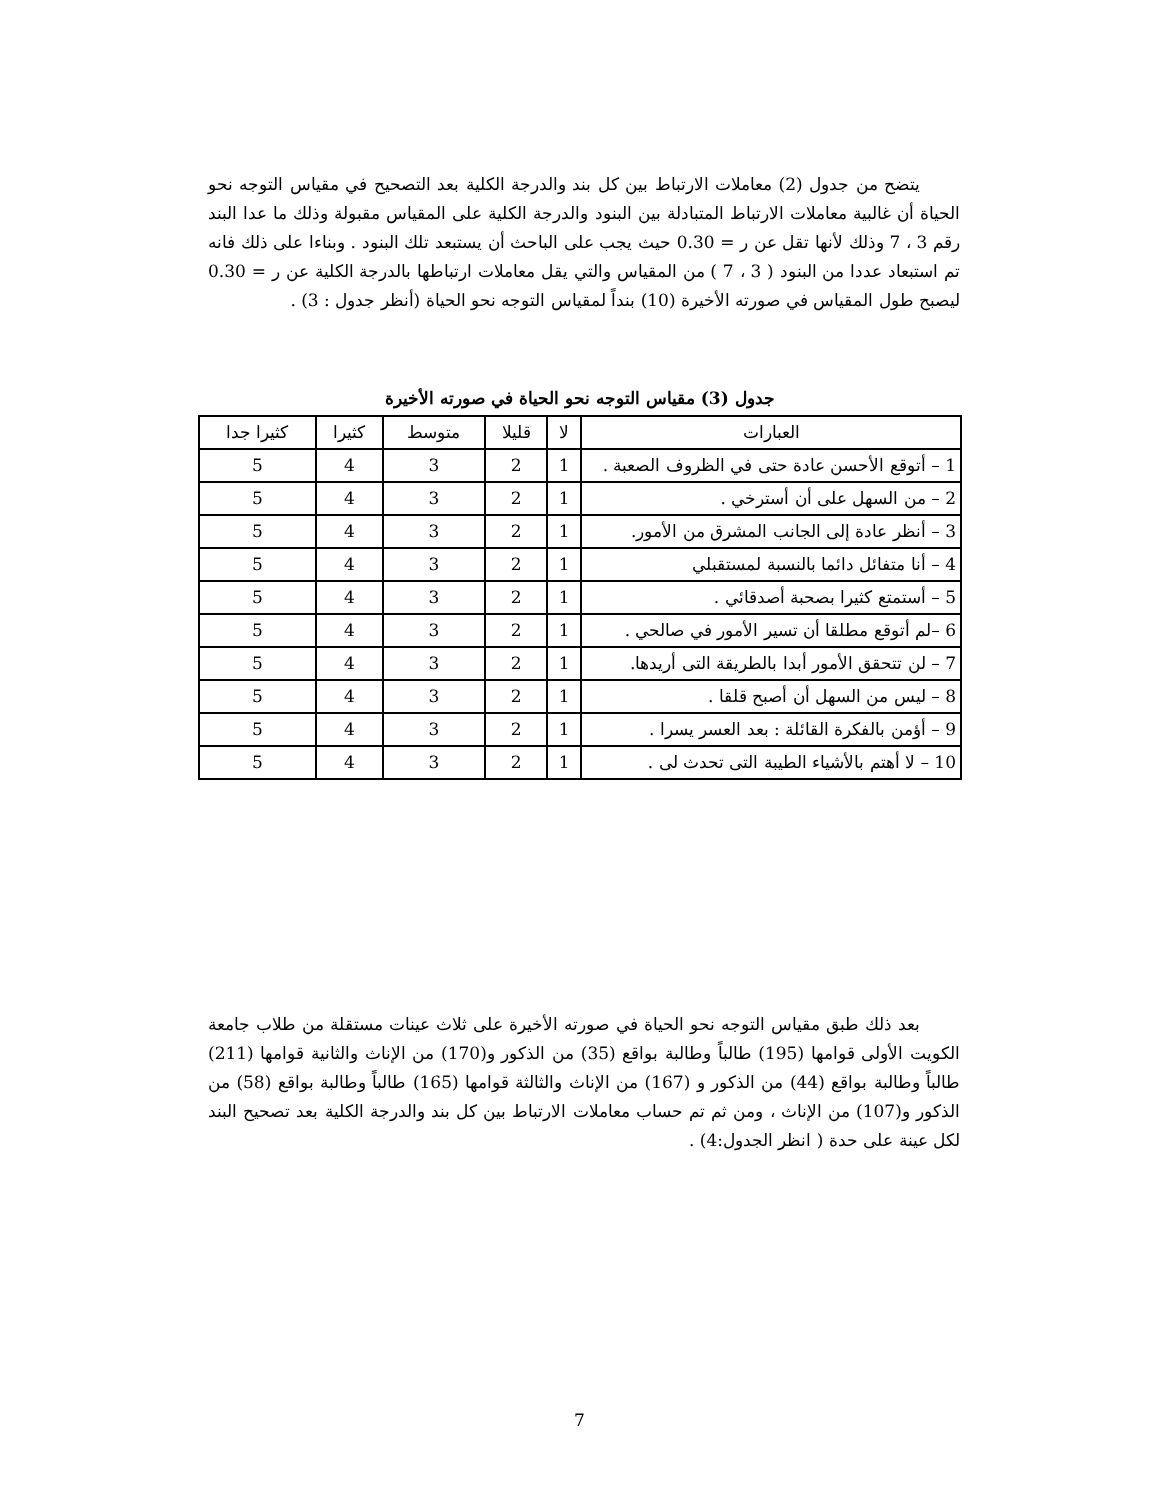يتضح من جدول (2) معاملات الارتباط بين كل بند والدرجة الكلية بعد التصحيح في مقياس التوجه نحو الحياة أن غالبية معاملات الارتباط المتبادلة بين البنود والدرجة الكلية على المقياس مقبولة وذلك ما عدا البند رقم 3 ، 7 وذلك لأنها تقل عن ر = 0.30 حيث يجب على الباحث أن يستبعد تلك البنود . وبناءا على ذلك فانه تم استبعاد عددا من البنود ( 3 ، 7 ) من المقياس والتي يقل معاملات ارتباطها بالدرجة الكلية عن ر = 0.30 ليصبح طول المقياس في صورته الأخيرة (10) بنداً لمقياس التوجه نحو الحياة (أنظر جدول : 3) .
جدول (3) مقياس التوجه نحو الحياة في صورته الأخيرة
| العبارات | لا | قليلا | متوسط | كثيرا | كثيرا جدا |
| --- | --- | --- | --- | --- | --- |
| 1 – أتوقع الأحسن عادة حتى في الظروف الصعبة . | 1 | 2 | 3 | 4 | 5 |
| 2 – من السهل على أن أسترخي . | 1 | 2 | 3 | 4 | 5 |
| 3 – أنظر عادة إلى الجانب المشرق من الأمور. | 1 | 2 | 3 | 4 | 5 |
| 4 – أنا متفائل دائما بالنسبة لمستقبلي | 1 | 2 | 3 | 4 | 5 |
| 5 – أستمتع كثيرا بصحبة أصدقائي . | 1 | 2 | 3 | 4 | 5 |
| 6 –لم أتوقع مطلقا أن تسير الأمور في صالحي . | 1 | 2 | 3 | 4 | 5 |
| 7 – لن تتحقق الأمور أبدا بالطريقة التى أريدها. | 1 | 2 | 3 | 4 | 5 |
| 8 – ليس من السهل أن أصبح قلقا . | 1 | 2 | 3 | 4 | 5 |
| 9 – أؤمن بالفكرة القائلة : بعد العسر يسرا . | 1 | 2 | 3 | 4 | 5 |
| 10 – لا أهتم بالأشياء الطيبة التى تحدث لى . | 1 | 2 | 3 | 4 | 5 |
بعد ذلك طبق مقياس التوجه نحو الحياة في صورته الأخيرة على ثلاث عينات مستقلة من طلاب جامعة الكويت الأولى قوامها (195) طالباً وطالبة بواقع (35) من الذكور و(170) من الإناث والثانية قوامها (211) طالباً وطالبة بواقع (44) من الذكور و (167) من الإناث والثالثة قوامها (165) طالباً وطالبة بواقع (58) من الذكور و(107) من الإناث ، ومن ثم تم حساب معاملات الارتباط بين كل بند والدرجة الكلية بعد تصحيح البند لكل عينة على حدة ( انظر الجدول:4) .
7